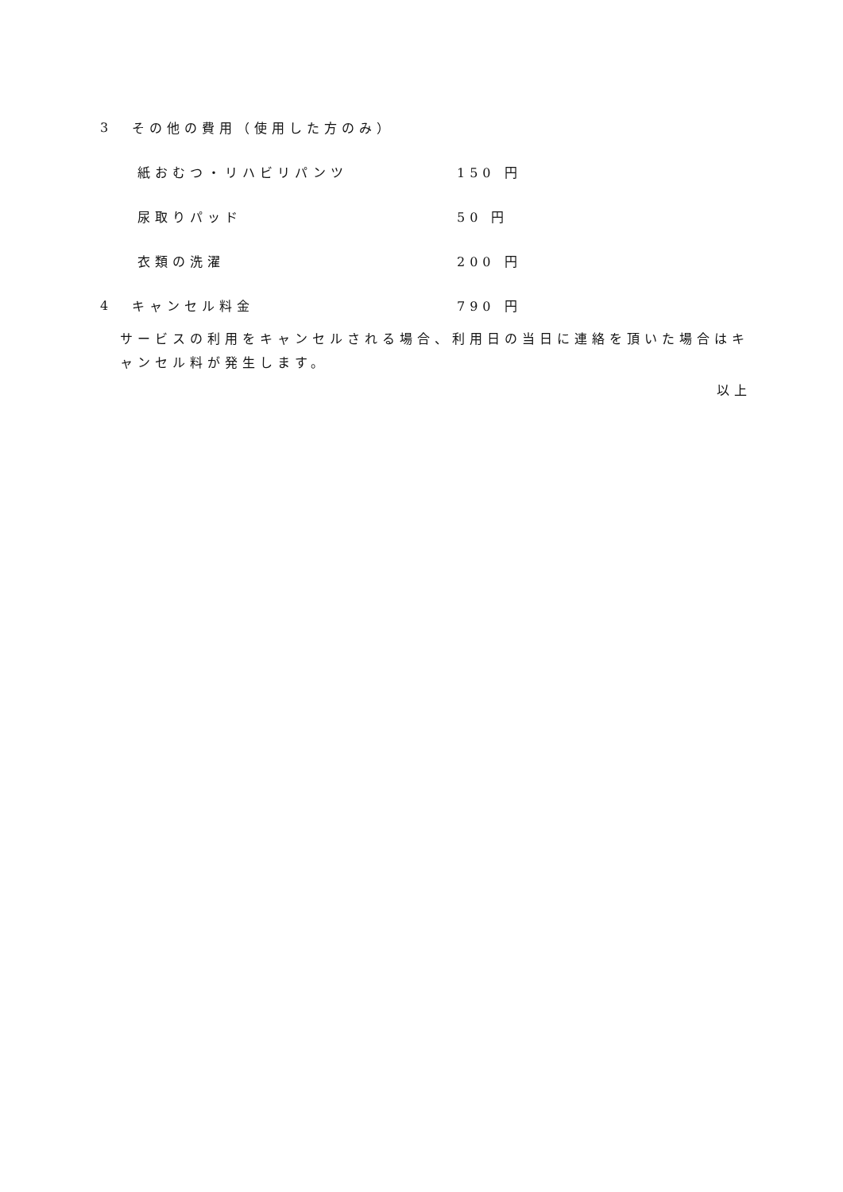3 その他の費用（使用した方のみ）
紙おむつ・リハビリパンツ 150 円
尿取りパッド 50 円
衣類の洗濯 200 円
4 キャンセル料金 790 円
サービスの利用をキャンセルされる場合、利用日の当日に連絡を頂いた場合はキャンセル料が発生します。
以上